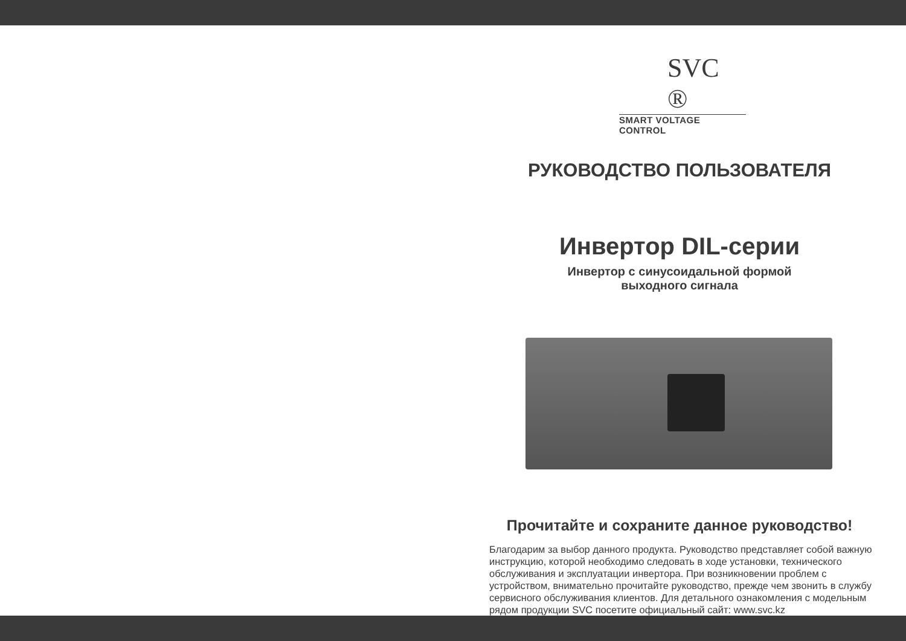SVC ®
SMART VOLTAGE CONTROL
РУКОВОДСТВО ПОЛЬЗОВАТЕЛЯ
Инвертор DIL-серии
Инвертор с синусоидальной формой
выходного сигнала
Прочитайте и сохраните данное руководство!
Благодарим за выбор данного продукта. Руководство представляет собой важную инструкцию, которой необходимо следовать в ходе установки, технического обслуживания и эксплуатации инвертора. При возникновении проблем с устройством, внимательно прочитайте руководство, прежде чем звонить в службу сервисного обслуживания клиентов. Для детального ознакомления с модельным рядом продукции SVC посетите официальный сайт: www.svc.kz